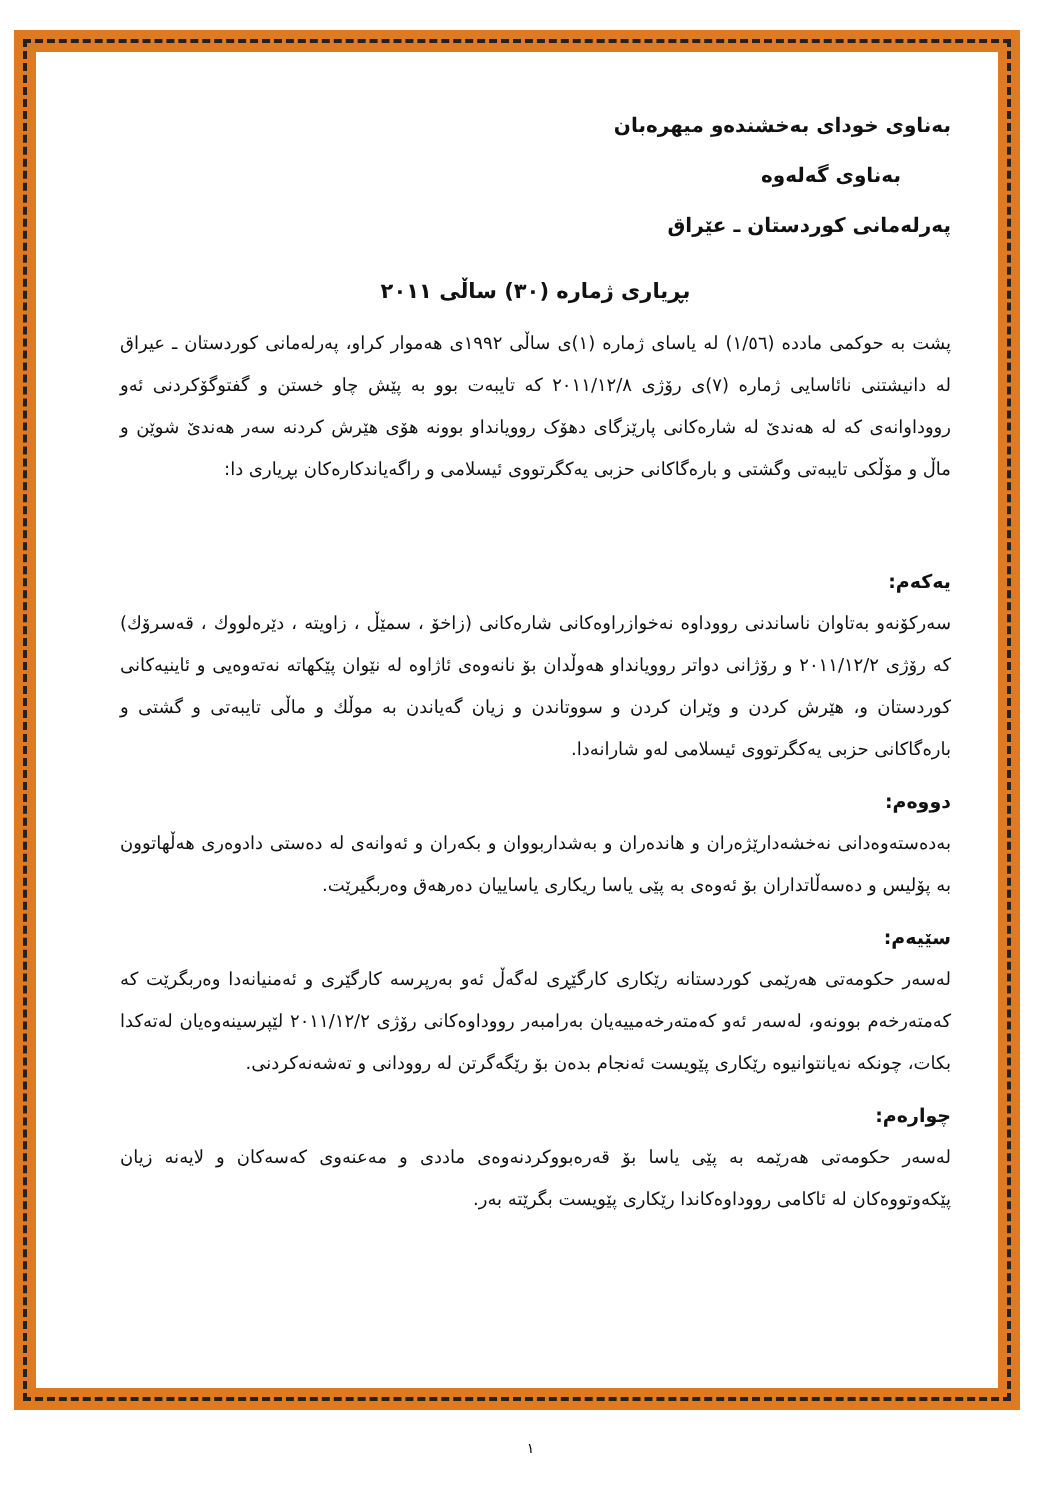بەناوی خودای بەخشندەو میهرەبان
بەناوی گەلەوە
پەرلەمانی کوردستان ـ عێراق
بڕیاری ژمارە (٣٠) ساڵی ٢٠١١
پشت بە حوکمی مادده (١/٥٦) لە یاسای ژمارە (١)ی ساڵی ١٩٩٢ی هەموار کراو، پەرلەمانی کوردستان ـ عیراق لە دانیشتنی نائاسایی ژمارە (٧)ی رۆژی ٢٠١١/١٢/٨ کە تایبەت بوو بە پێش چاو خستن و گفتوگۆکردنی ئەو رووداوانەی کە لە هەندێ لە شارەکانی پارێزگای دهۆک روویانداو بوونە هۆی هێرش کردنە سەر هەندێ شوێن و ماڵ و مۆڵکی تایبەتی وگشتی و بارەگاکانی حزبی یەکگرتووی ئیسلامی و راگەیاندکارەکان بڕیاری دا:
یەکەم:
سەرکۆنەو بەتاوان ناساندنی رووداوە نەخوازراوەکانی شارەکانی (زاخۆ ، سمێڵ ، زاویتە ، دێرەلووك ، قەسرۆك) کە رۆژی ٢٠١١/١٢/٢ و رۆژانی دواتر روویانداو هەوڵدان بۆ نانەوەی ئاژاوە لە نێوان پێکهاتە نەتەوەیی و ئاینیەکانی کوردستان و، هێرش کردن و وێران کردن و سووتاندن و زیان گەیاندن بە موڵك و ماڵی تایبەتی و گشتی و بارەگاکانی حزبی یەکگرتووی ئیسلامی لەو شارانەدا.
دووەم:
بەدەستەوەدانی نەخشەدارێژەران و هاندەران و بەشداربووان و بکەران و ئەوانەی لە دەستی دادوەری هەڵهاتوون بە پۆلیس و دەسەڵاتداران بۆ ئەوەی بە پێی یاسا ریکاری یاساییان دەرهەق وەربگیرێت.
سێیەم:
لەسەر حکومەتی هەرێمی کوردستانە رێکاری کارگێڕی لەگەڵ ئەو بەرپرسە کارگێری و ئەمنیانەدا وەربگرێت کە کەمتەرخەم بوونەو، لەسەر ئەو کەمتەرخەمییەیان بەرامبەر رووداوەکانی رۆژی ٢٠١١/١٢/٢ لێپرسینەوەیان لەتەکدا بکات، چونکە نەیانتوانیوە رێکاری پێویست ئەنجام بدەن بۆ رێگەگرتن لە روودانی و تەشەنەکردنی.
چوارەم:
لەسەر حکومەتی هەرێمە بە پێی یاسا بۆ قەرەبووکردنەوەی ماددی و مەعنەوی کەسەکان و لایەنە زیان پێکەوتووەکان لە ئاکامی رووداوەکاندا رێکاری پێویست بگرێتە بەر.
١